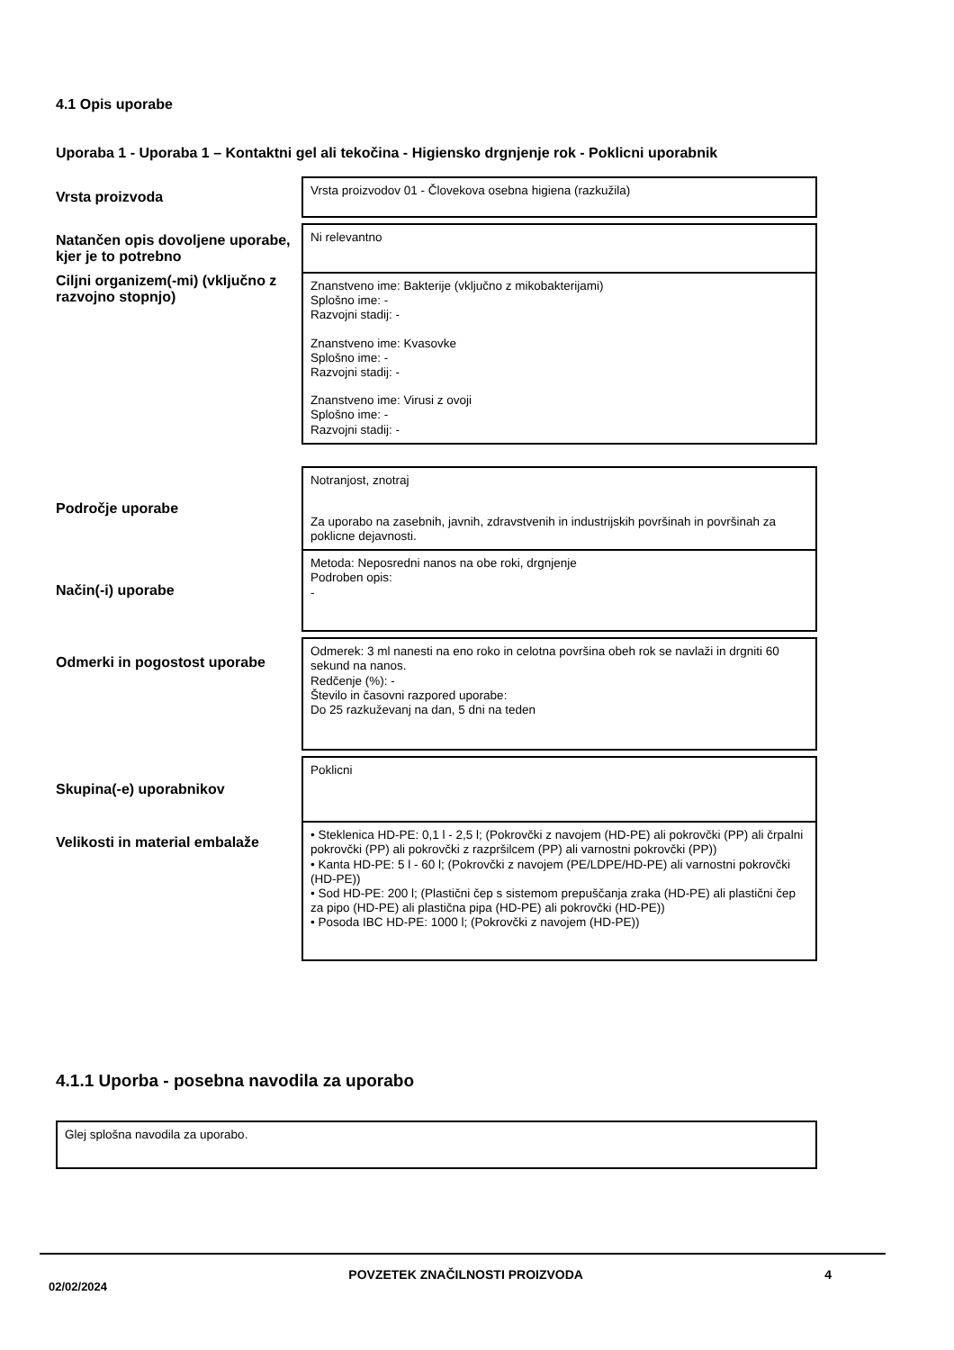4.1 Opis uporabe
Uporaba 1 - Uporaba 1 – Kontaktni gel ali tekočina - Higiensko drgnjenje rok - Poklicni uporabnik
| Vrsta proizvoda | Vrsta proizvodov 01 - Človekova osebna higiena (razkužila) |
| Natančen opis dovoljene uporabe, kjer je to potrebno | Ni relevantno |
| Ciljni organizem(-mi) (vključno z razvojno stopnjo) | Znanstveno ime: Bakterije (vključno z mikobakterijami) Splošno ime: - Razvojni stadij: - Znanstveno ime: Kvasovke Splošno ime: - Razvojni stadij: - Znanstveno ime: Virusi z ovoji Splošno ime: - Razvojni stadij: - |
| Področje uporabe | Notranjost, znotraj Za uporabo na zasebnih, javnih, zdravstvenih in industrijskih površinah in površinah za poklicne dejavnosti. |
| Način(-i) uporabe | Metoda: Neposredni nanos na obe roki, drgnjenje Podroben opis: - |
| Odmerki in pogostost uporabe | Odmerek: 3 ml nanesti na eno roko in celotna površina obeh rok se navlaži in drgniti 60 sekund na nanos. Redčenje (%): - Število in časovni razpored uporabe: Do 25 razkuževanj na dan, 5 dni na teden |
| Skupina(-e) uporabnikov | Poklicni |
| Velikosti in material embalaže | • Steklenica HD-PE: 0,1 l - 2,5 l; (Pokrovčki z navojem (HD-PE) ali pokrovčki (PP) ali črpalni pokrovčki (PP) ali pokrovčki z razpršilcem (PP) ali varnostni pokrovčki (PP)) • Kanta HD-PE: 5 l - 60 l; (Pokrovčki z navojem (PE/LDPE/HD-PE) ali varnostni pokrovčki (HD-PE)) • Sod HD-PE: 200 l; (Plastični čep s sistemom prepuščanja zraka (HD-PE) ali plastični čep za pipo (HD-PE) ali plastična pipa (HD-PE) ali pokrovčki (HD-PE)) • Posoda IBC HD-PE: 1000 l; (Pokrovčki z navojem (HD-PE)) |
4.1.1 Uporba - posebna navodila za uporabo
| Glej splošna navodila za uporabo. |
02/02/2024 POVZETEK ZNAČILNOSTI PROIZVODA 4